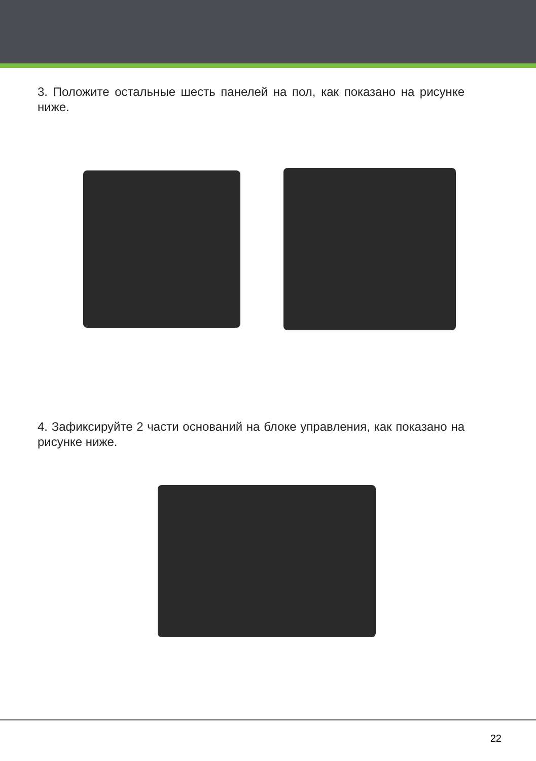3. Положите остальные шесть панелей на пол, как показано на рисунке ниже.
4. Зафиксируйте 2 части оснований на блоке управления, как показано на рисунке ниже.
22